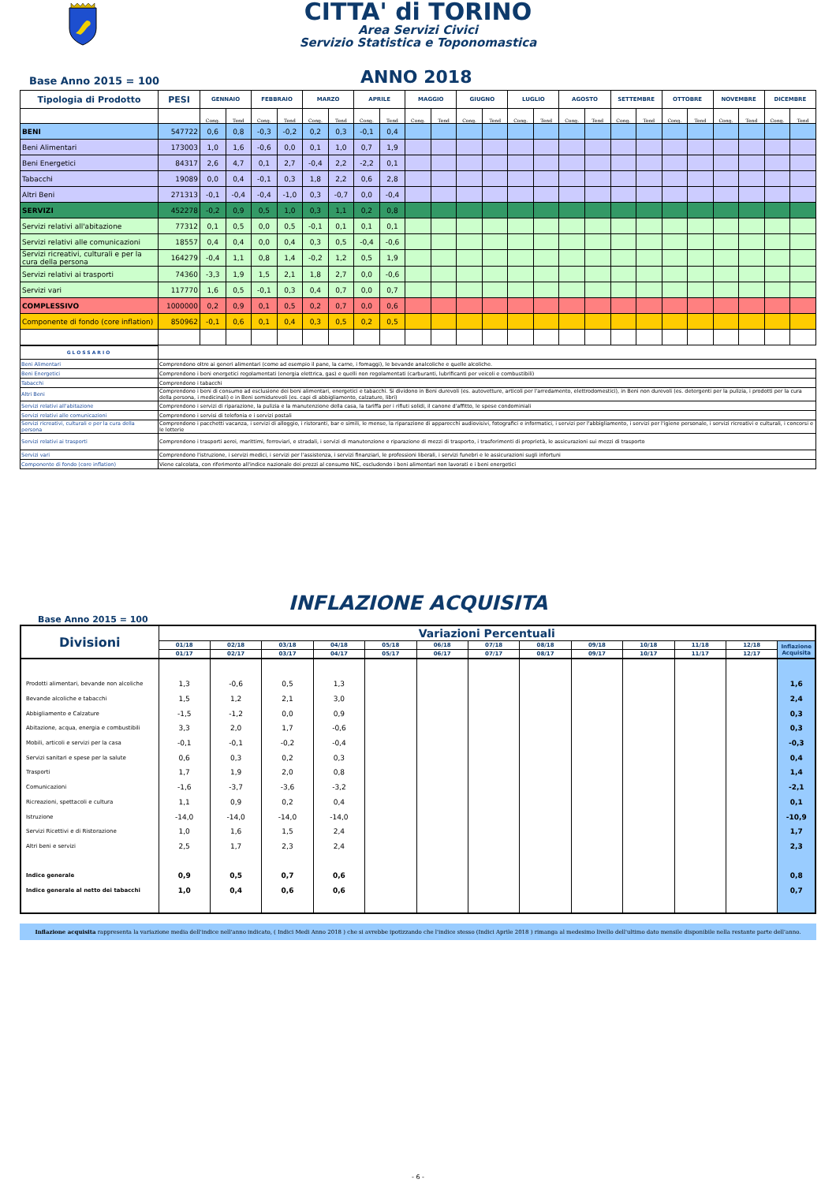CITTA' di TORINO
Area Servizi Civici
Servizio Statistica e Toponomastica
Base Anno 2015 = 100 ANNO 2018
| Tipologia di Prodotto | PESI | GENNAIO | | FEBBRAIO | | MARZO | | APRILE | | MAGGIO | | GIUGNO | | LUGLIO | | AGOSTO | | SETTEMBRE | | OTTOBRE | | NOVEMBRE | | DICEMBRE | |
| --- | --- | --- | --- | --- | --- | --- | --- | --- | --- | --- | --- | --- | --- | --- | --- | --- | --- | --- | --- | --- | --- | --- | --- | --- | --- |
| | | Cong. | Tend | Cong. | Tend | Cong. | Tend | Cong. | Tend | Cong. | Tend | Cong. | Tend | Cong. | Tend | Cong. | Tend | Cong. | Tend | Cong. | Tend | Cong. | Tend | Cong. | Tend |
| BENI | 547722 | 0,6 | 0,8 | -0,3 | -0,2 | 0,2 | 0,3 | -0,1 | 0,4 | | | | | | | | | | | | | | | | |
| Beni Alimentari | 173003 | 1,0 | 1,6 | -0,6 | 0,0 | 0,1 | 1,0 | 0,7 | 1,9 | | | | | | | | | | | | | | | | |
| Beni Energetici | 84317 | 2,6 | 4,7 | 0,1 | 2,7 | -0,4 | 2,2 | -2,2 | 0,1 | | | | | | | | | | | | | | | | |
| Tabacchi | 19089 | 0,0 | 0,4 | -0,1 | 0,3 | 1,8 | 2,2 | 0,6 | 2,8 | | | | | | | | | | | | | | | | |
| Altri Beni | 271313 | -0,1 | -0,4 | -0,4 | -1,0 | 0,3 | -0,7 | 0,0 | -0,4 | | | | | | | | | | | | | | | | |
| SERVIZI | 452278 | -0,2 | 0,9 | 0,5 | 1,0 | 0,3 | 1,1 | 0,2 | 0,8 | | | | | | | | | | | | | | | | |
| Servizi relativi all'abitazione | 77312 | 0,1 | 0,5 | 0,0 | 0,5 | -0,1 | 0,1 | 0,1 | 0,1 | | | | | | | | | | | | | | | | |
| Servizi relativi alle comunicazioni | 18557 | 0,4 | 0,4 | 0,0 | 0,4 | 0,3 | 0,5 | -0,4 | -0,6 | | | | | | | | | | | | | | | | |
| Servizi ricreativi, culturali e per la cura della persona | 164279 | -0,4 | 1,1 | 0,8 | 1,4 | -0,2 | 1,2 | 0,5 | 1,9 | | | | | | | | | | | | | | | | |
| Servizi relativi ai trasporti | 74360 | -3,3 | 1,9 | 1,5 | 2,1 | 1,8 | 2,7 | 0,0 | -0,6 | | | | | | | | | | | | | | | | |
| Servizi vari | 117770 | 1,6 | 0,5 | -0,1 | 0,3 | 0,4 | 0,7 | 0,0 | 0,7 | | | | | | | | | | | | | | | | |
| COMPLESSIVO | 1000000 | 0,2 | 0,9 | 0,1 | 0,5 | 0,2 | 0,7 | 0,0 | 0,6 | | | | | | | | | | | | | | | | |
| Componente di fondo (core inflation) | 850962 | -0,1 | 0,6 | 0,1 | 0,4 | 0,3 | 0,5 | 0,2 | 0,5 | | | | | | | | | | | | | | | | |
| GLOSSARIO | |
| Beni Alimentari | Comprendono oltre ai generi alimentari (come ad esempio il pane, la carne, i fomaggi), le bevande analcoliche e quelle alcoliche. |
| Beni Energetici | Comprendono i beni energetici regolamentati (energia elettrica, gas) e quelli non regolamentati (carburanti, lubrificanti per veicoli e combustibili) |
| Tabacchi | Comprendono i tabacchi |
| Altri Beni | Comprendono i beni di consumo ad esclusione dei beni alimentari, energetici e tabacchi. Si dividono in Beni durevoli (es. autovetture, articoli per l'arredamento, elettrodomestici), in Beni non durevoli (es. detergenti per la pulizia, i prodotti per la cura della persona, i medicinali) e in Beni semidurevoli (es. capi di abbigliamento, calzature, libri) |
| Servizi relativi all'abitazione | Comprendono i servizi di riparazione, la pulizia e la manutenzione della casa, la tariffa per i rifiuti solidi, il canone d'affitto, le spese condominiali |
| Servizi relativi alle comunicazioni | Comprendono i servisi di telefonia e i servizi postali |
| Servizi ricreativi, culturali e per la cura della persona | Comprendono i pacchetti vacanza, i servizi di alloggio, i ristoranti, bar e simili, le mense, la riparazione di apparecchi audiovisivi, fotografici e informatici, i servizi per l'abbigliamento, i servizi per l'igiene personale, i servizi ricreativi e culturali, i concorsi e le lotterie |
| Servizi relativi ai trasporti | Comprendono i trasporti aerei, marittimi, ferroviari, e stradali, i servizi di manutenzione e riparazione di mezzi di trasporto, i trasferimenti di proprietà, le assicurazioni sui mezzi di trasporto |
| Servizi vari | Comprendono l'istruzione, i servizi medici, i servizi per l'assistenza, i servizi finanziari, le professioni liberali, i servizi funebri e le assicurazioni sugli infortuni |
| Componente di fondo (core inflation) | Viene calcolata, con riferimento all'indice nazionale dei prezzi al consumo NIC, escludendo i beni alimentari non lavorati e i beni energetici |
INFLAZIONE ACQUISITA
Base Anno 2015 = 100
| Divisioni | Variazioni Percentuali | | | | | | | | | | | | |
| --- | --- | --- | --- | --- | --- | --- | --- | --- | --- | --- | --- | --- | --- |
| | 01/18 | 02/18 | 03/18 | 04/18 | 05/18 | 06/18 | 07/18 | 08/18 | 09/18 | 10/18 | 11/18 | 12/18 | Inflazione Acquisita |
| | 01/17 | 02/17 | 03/17 | 04/17 | 05/17 | 06/17 | 07/17 | 08/17 | 09/17 | 10/17 | 11/17 | 12/17 | |
| Prodotti alimentari, bevande non alcoliche | 1,3 | -0,6 | 0,5 | 1,3 | | | | | | | | | 1,6 |
| Bevande alcoliche e tabacchi | 1,5 | 1,2 | 2,1 | 3,0 | | | | | | | | | 2,4 |
| Abbigliamento e Calzature | -1,5 | -1,2 | 0,0 | 0,9 | | | | | | | | | 0,3 |
| Abitazione, acqua, energia e combustibili | 3,3 | 2,0 | 1,7 | -0,6 | | | | | | | | | 0,3 |
| Mobili, articoli e servizi per la casa | -0,1 | -0,1 | -0,2 | -0,4 | | | | | | | | | -0,3 |
| Servizi sanitari e spese per la salute | 0,6 | 0,3 | 0,2 | 0,3 | | | | | | | | | 0,4 |
| Trasporti | 1,7 | 1,9 | 2,0 | 0,8 | | | | | | | | | 1,4 |
| Comunicazioni | -1,6 | -3,7 | -3,6 | -3,2 | | | | | | | | | -2,1 |
| Ricreazioni, spettacoli e cultura | 1,1 | 0,9 | 0,2 | 0,4 | | | | | | | | | 0,1 |
| Istruzione | -14,0 | -14,0 | -14,0 | -14,0 | | | | | | | | | -10,9 |
| Servizi Ricettivi e di Ristorazione | 1,0 | 1,6 | 1,5 | 2,4 | | | | | | | | | 1,7 |
| Altri beni e servizi | 2,5 | 1,7 | 2,3 | 2,4 | | | | | | | | | 2,3 |
| Indice generale | 0,9 | 0,5 | 0,7 | 0,6 | | | | | | | | | 0,8 |
| Indice generale al netto dei tabacchi | 1,0 | 0,4 | 0,6 | 0,6 | | | | | | | | | 0,7 |
Inflazione acquisita rappresenta la variazione media dell'indice nell'anno indicato, ( Indici Medi Anno 2018 ) che si avrebbe ipotizzando che l'indice stesso (Indici Aprile 2018 ) rimanga al medesimo livello dell'ultimo dato mensile disponibile nella restante parte dell'anno.
- 6 -